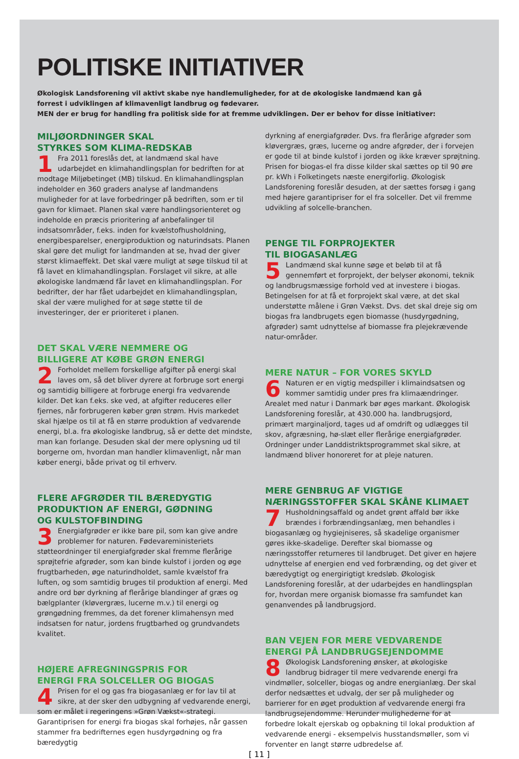POLITISKE INITIATIVER
Økologisk Landsforening vil aktivt skabe nye handlemuligheder, for at de økologiske landmænd kan gå
forrest i udviklingen af klimavenligt landbrug og fødevarer.
MEN der er brug for handling fra politisk side for at fremme udviklingen. Der er behov for disse initiativer:
MILJØORDNINGER SKAL
STYRKES SOM KLIMA-REDSKAB
1 Fra 2011 foreslås det, at landmænd skal have udarbejdet en klimahandlingsplan for bedriften for at modtage Miljøbetinget (MB) tilskud. En klimahandlingsplan indeholder en 360 graders analyse af landmandens muligheder for at lave forbedringer på bedriften, som er til gavn for klimaet. Planen skal være handlingsorienteret og indeholde en præcis prioritering af anbefalinger til indsatsområder, f.eks. inden for kvælstofhusholdning, energibesparelser, energiproduktion og naturindsats. Planen skal gøre det muligt for landmanden at se, hvad der giver størst klimaeffekt. Det skal være muligt at søge tilskud til at få lavet en klimahandlingsplan. Forslaget vil sikre, at alle økologiske landmænd får lavet en klimahandlingsplan. For bedrifter, der har fået udarbejdet en klimahandlingsplan, skal der være mulighed for at søge støtte til de investeringer, der er prioriteret i planen.
DET SKAL VÆRE NEMMERE OG
BILLIGERE AT KØBE GRØN ENERGI
2 Forholdet mellem forskellige afgifter på energi skal laves om, så det bliver dyrere at forbruge sort energi og samtidig billigere at forbruge energi fra vedvarende kilder. Det kan f.eks. ske ved, at afgifter reduceres eller fjernes, når forbrugeren køber grøn strøm. Hvis markedet skal hjælpe os til at få en større produktion af vedvarende energi, bl.a. fra økologiske landbrug, så er dette det mindste, man kan forlange. Desuden skal der mere oplysning ud til borgerne om, hvordan man handler klimavenligt, når man køber energi, både privat og til erhverv.
FLERE AFGRØDER TIL BÆREDYGTIG
PRODUKTION AF ENERGI, GØDNING
OG KULSTOFBINDING
3 Energiafgrøder er ikke bare pil, som kan give andre problemer for naturen. Fødevareministeriets støtteordninger til energiafgrøder skal fremme flerårige sprøjtefrie afgrøder, som kan binde kulstof i jorden og øge frugtbarheden, øge naturindholdet, samle kvælstof fra luften, og som samtidig bruges til produktion af energi. Med andre ord bør dyrkning af flerårige blandinger af græs og bælgplanter (kløvergræs, lucerne m.v.) til energi og grøngødning fremmes, da det forener klimahensyn med indsatsen for natur, jordens frugtbarhed og grundvandets kvalitet.
HØJERE AFREGNINGSPRIS FOR
ENERGI FRA SOLCELLER OG BIOGAS
4 Prisen for el og gas fra biogasanlæg er for lav til at sikre, at der sker den udbygning af vedvarende energi, som er målet i regeringens »Grøn Vækst«-strategi. Garantiprisen for energi fra biogas skal forhøjes, når gassen stammer fra bedrifternes egen husdyrgødning og fra bæredygtig
dyrkning af energiafgrøder. Dvs. fra flerårige afgrøder som kløvergræs, græs, lucerne og andre afgrøder, der i forvejen er gode til at binde kulstof i jorden og ikke kræver sprøjtning. Prisen for biogas-el fra disse kilder skal sættes op til 90 øre pr. kWh i Folketingets næste energiforlig. Økologisk Landsforening foreslår desuden, at der sættes forsøg i gang med højere garantipriser for el fra solceller. Det vil fremme udvikling af solcelle-branchen.
PENGE TIL FORPROJEKTER
TIL BIOGASANLÆG
5 Landmænd skal kunne søge et beløb til at få gennemført et forprojekt, der belyser økonomi, teknik og landbrugsmæssige forhold ved at investere i biogas. Betingelsen for at få et forprojekt skal være, at det skal understøtte målene i Grøn Vækst. Dvs. det skal dreje sig om biogas fra landbrugets egen biomasse (husdyrgødning, afgrøder) samt udnyttelse af biomasse fra plejekrævende natur-områder.
MERE NATUR – FOR VORES SKYLD
6 Naturen er en vigtig medspiller i klimaindsatsen og kommer samtidig under pres fra klimaændringer. Arealet med natur i Danmark bør øges markant. Økologisk Landsforening foreslår, at 430.000 ha. landbrugsjord, primært marginaljord, tages ud af omdrift og udlægges til skov, afgræsning, hø-slæt eller flerårige energiafgrøder. Ordninger under Landdistriktsprogrammet skal sikre, at landmænd bliver honoreret for at pleje naturen.
MERE GENBRUG AF VIGTIGE
NÆRINGSSTOFFER SKAL SKÅNE KLIMAET
7 Husholdningsaffald og andet grønt affald bør ikke brændes i forbrændingsanlæg, men behandles i biogasanlæg og hygiejniseres, så skadelige organismer gøres ikke-skadelige. Derefter skal biomasse og næringsstoffer returneres til landbruget. Det giver en højere udnyttelse af energien end ved forbrænding, og det giver et bæredygtigt og energirigtigt kredsløb. Økologisk Landsforening foreslår, at der udarbejdes en handlingsplan for, hvordan mere organisk biomasse fra samfundet kan genanvendes på landbrugsjord.
BAN VEJEN FOR MERE VEDVARENDE
ENERGI PÅ LANDBRUGSEJENDOMME
8 Økologisk Landsforening ønsker, at økologiske landbrug bidrager til mere vedvarende energi fra vindmøller, solceller, biogas og andre energianlæg. Der skal derfor nedsættes et udvalg, der ser på muligheder og barrierer for en øget produktion af vedvarende energi fra landbrugsejendomme. Herunder mulighederne for at forbedre lokalt ejerskab og opbakning til lokal produktion af vedvarende energi - eksempelvis husstandsmøller, som vi forventer en langt større udbredelse af.
[ 11 ]